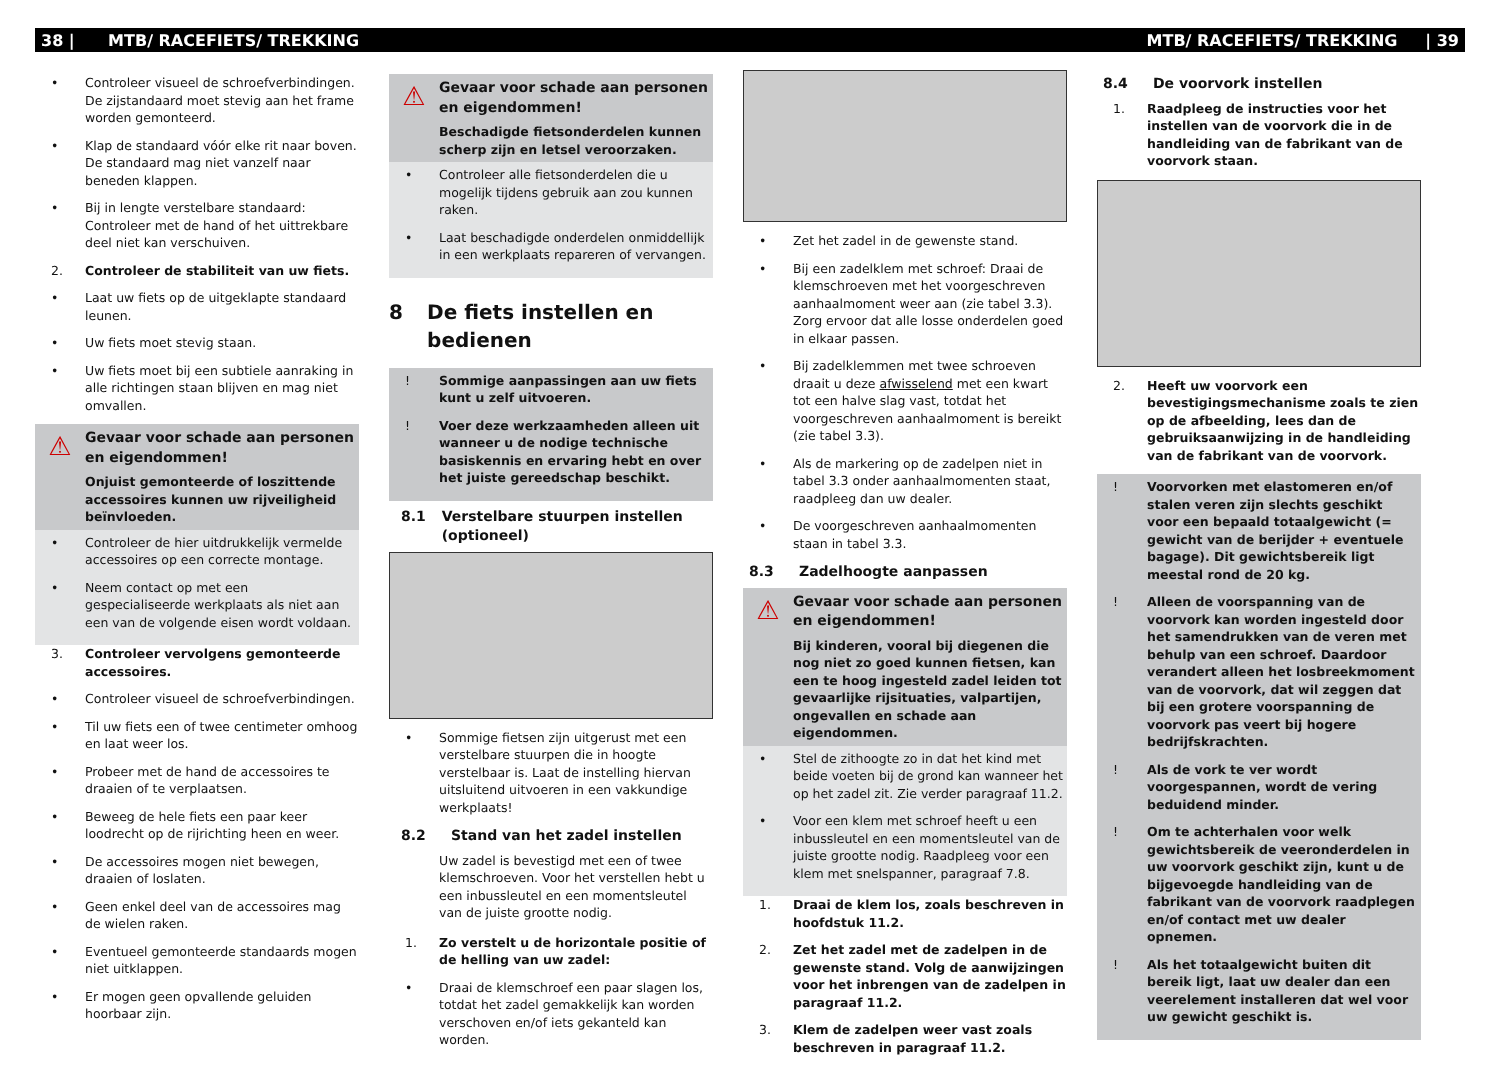38 | MTB/ RACEFIETS/ TREKKING MTB/ RACEFIETS/ TREKKING | 39
• Controleer visueel de schroefverbindingen. De zijstandaard moet stevig aan het frame worden gemonteerd.
• Klap de standaard vóór elke rit naar boven. De standaard mag niet vanzelf naar beneden klappen.
• Bij in lengte verstelbare standaard: Controleer met de hand of het uittrekbare deel niet kan verschuiven.
2. Controleer de stabiliteit van uw fiets.
• Laat uw fiets op de uitgeklapte standaard leunen.
• Uw fiets moet stevig staan.
• Uw fiets moet bij een subtiele aanraking in alle richtingen staan blijven en mag niet omvallen.
⚠
Gevaar voor schade aan personen en eigendommen!
Onjuist gemonteerde of loszittende accessoires kunnen uw rijveiligheid beïnvloeden.
• Controleer de hier uitdrukkelijk vermelde accessoires op een correcte montage.
• Neem contact op met een gespecialiseerde werkplaats als niet aan een van de volgende eisen wordt voldaan.
3. Controleer vervolgens gemonteerde accessoires.
• Controleer visueel de schroefverbindingen.
• Til uw fiets een of twee centimeter omhoog en laat weer los.
• Probeer met de hand de accessoires te draaien of te verplaatsen.
• Beweeg de hele fiets een paar keer loodrecht op de rijrichting heen en weer.
• De accessoires mogen niet bewegen, draaien of loslaten.
• Geen enkel deel van de accessoires mag de wielen raken.
• Eventueel gemonteerde standaards mogen niet uitklappen.
• Er mogen geen opvallende geluiden hoorbaar zijn.
⚠
Gevaar voor schade aan personen en eigendommen!
Beschadigde fietsonderdelen kunnen scherp zijn en letsel veroorzaken.
• Controleer alle fietsonderdelen die u mogelijk tijdens gebruik aan zou kunnen raken.
• Laat beschadigde onderdelen onmiddellijk in een werkplaats repareren of vervangen.
8 De fiets instellen en bedienen
! Sommige aanpassingen aan uw fiets kunt u zelf uitvoeren.
! Voer deze werkzaamheden alleen uit wanneer u de nodige technische basiskennis en ervaring hebt en over het juiste gereedschap beschikt.
8.1 Verstelbare stuurpen instellen (optioneel)
• Sommige fietsen zijn uitgerust met een verstelbare stuurpen die in hoogte verstelbaar is. Laat de instelling hiervan uitsluitend uitvoeren in een vakkundige werkplaats!
8.2 Stand van het zadel instellen
Uw zadel is bevestigd met een of twee klemschroeven. Voor het verstellen hebt u een inbussleutel en een momentsleutel van de juiste grootte nodig.
1. Zo verstelt u de horizontale positie of de helling van uw zadel:
• Draai de klemschroef een paar slagen los, totdat het zadel gemakkelijk kan worden verschoven en/of iets gekanteld kan worden.
• Zet het zadel in de gewenste stand.
• Bij een zadelklem met schroef: Draai de klemschroeven met het voorgeschreven aanhaalmoment weer aan (zie tabel 3.3). Zorg ervoor dat alle losse onderdelen goed in elkaar passen.
• Bij zadelklemmen met twee schroeven draait u deze afwisselend met een kwart tot een halve slag vast, totdat het voorgeschreven aanhaalmoment is bereikt (zie tabel 3.3).
• Als de markering op de zadelpen niet in tabel 3.3 onder aanhaalmomenten staat, raadpleeg dan uw dealer.
• De voorgeschreven aanhaalmomenten staan in tabel 3.3.
8.3 Zadelhoogte aanpassen
⚠
Gevaar voor schade aan personen en eigendommen!
Bij kinderen, vooral bij diegenen die nog niet zo goed kunnen fietsen, kan een te hoog ingesteld zadel leiden tot gevaarlijke rijsituaties, valpartijen, ongevallen en schade aan eigendommen.
• Stel de zithoogte zo in dat het kind met beide voeten bij de grond kan wanneer het op het zadel zit. Zie verder paragraaf 11.2.
• Voor een klem met schroef heeft u een inbussleutel en een momentsleutel van de juiste grootte nodig. Raadpleeg voor een klem met snelspanner, paragraaf 7.8.
1. Draai de klem los, zoals beschreven in hoofdstuk 11.2.
2. Zet het zadel met de zadelpen in de gewenste stand. Volg de aanwijzingen voor het inbrengen van de zadelpen in paragraaf 11.2.
3. Klem de zadelpen weer vast zoals beschreven in paragraaf 11.2.
8.4 De voorvork instellen
1. Raadpleeg de instructies voor het instellen van de voorvork die in de handleiding van de fabrikant van de voorvork staan.
2. Heeft uw voorvork een bevestigingsmechanisme zoals te zien op de afbeelding, lees dan de gebruiksaanwijzing in de handleiding van de fabrikant van de voorvork.
! Voorvorken met elastomeren en/of stalen veren zijn slechts geschikt voor een bepaald totaalgewicht (= gewicht van de berijder + eventuele bagage). Dit gewichtsbereik ligt meestal rond de 20 kg.
! Alleen de voorspanning van de voorvork kan worden ingesteld door het samendrukken van de veren met behulp van een schroef. Daardoor verandert alleen het losbreekmoment van de voorvork, dat wil zeggen dat bij een grotere voorspanning de voorvork pas veert bij hogere bedrijfskrachten.
! Als de vork te ver wordt voorgespannen, wordt de vering beduidend minder.
! Om te achterhalen voor welk gewichtsbereik de veeronderdelen in uw voorvork geschikt zijn, kunt u de bijgevoegde handleiding van de fabrikant van de voorvork raadplegen en/of contact met uw dealer opnemen.
! Als het totaalgewicht buiten dit bereik ligt, laat uw dealer dan een veerelement installeren dat wel voor uw gewicht geschikt is.